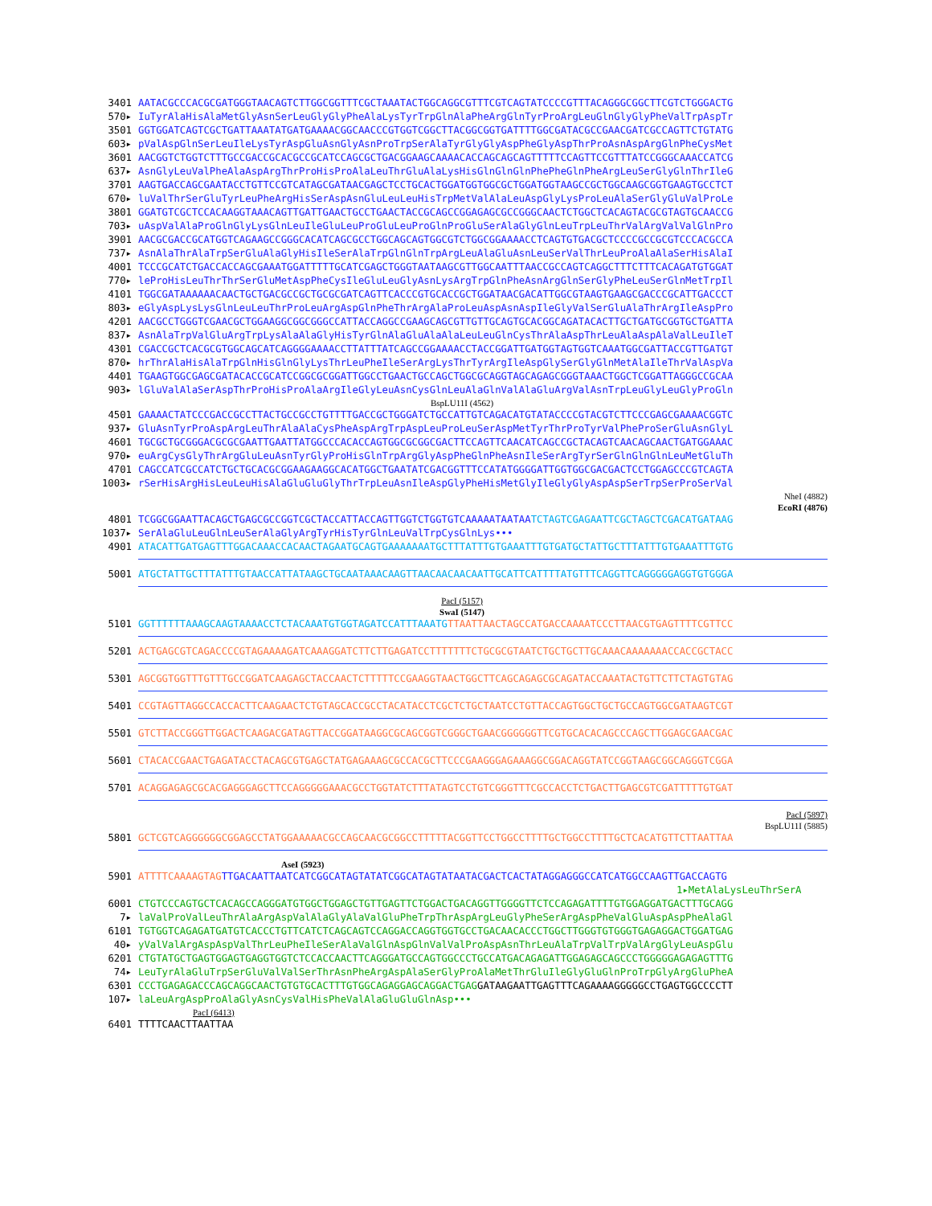3401 AATACGCCCACGCGATGGGTAACAGTCTTGGCGGTTTCGCTAAATACTGGCAGGCGTTTCGTCAGTATCCCCGTTTACAGGGCGGCTTCGTCTGGGACTG
570▸ IuTyrAlaHisAlaMetGlyAsnSerLeuGlyGlyPheAlaLysTyrTrpGlnAlaPheArgGlnTyrProArgLeuGlnGlyGlyPheValTrpAspTr
3501 GGTGGATCAGTCGCTGATTAAATATGATGAAAACGGCAACCCGTGGTCGGCTTACGGCGGTGATTTTGGCGATACGCCGAACGATCGCCAGTTCTGTATG
603▸ pValAspGlnSerLeuIleLysTyrAspGluAsnGlyAsnProTrpSerAlaTyrGlyGlyAspPheGlyAspThrProAsnAspArgGlnPheCysMet
3601 AACGGTCTGGTCTTTGCCGACCGCACGCCGCATCCAGCGCTGACGGAAGCAAAACACCAGCAGCAGTTTTTCCAGTTCCGTTTATCCGGGCAAACCATCG
637▸ AsnGlyLeuValPheAlaAspArgThrProHisProAlaLeuThrGluAlaLysHisGlnGlnGlnPhePheGlnPheArgLeuSerGlyGlnThrIleG
3701 AAGTGACCAGCGAATACCTGTTCCGTCATAGCGATAACGAGCTCCTGCACTGGATGGTGGCGCTGGATGGTAAGCCGCTGGCAAGCGGTGAAGTGCCTCT
670▸ luValThrSerGluTyrLeuPheArgHisSerAspAsnGluLeuLeuHisTrpMetValAlaLeuAspGlyLysProLeuAlaSerGlyGluValProLe
3801 GGATGTCGCTCCACAAGGTAAACAGTTGATTGAACTGCCTGAACTACCGCAGCCGGAGAGCGCCGGGCAACTCTGGCTCACAGTACGCGTAGTGCAACCG
703▸ uAspValAlaProGlnGlyLysGlnLeuIleGluLeuProGluLeuProGlnProGluSerAlaGlyGlnLeuTrpLeuThrValArgValValGlnPro
3901 AACGCGACCGCATGGTCAGAAGCCGGGCACATCAGCGCCTGGCAGCAGTGGCGTCTGGCGGAAAACCTCAGTGTGACGCTCCCCGCCGCGTCCCACGCCA
737▸ AsnAlaThrAlaTrpSerGluAlaGlyHisIleSerAlaTrpGlnGlnTrpArgLeuAlaGluAsnLeuSerValThrLeuProAlaAlaSerHisAlaI
4001 TCCCGCATCTGACCACCAGCGAAATGGATTTTTGCATCGAGCTGGGTAATAAGCGTTGGCAATTTAACCGCCAGTCAGGCTTTCTTTCACAGATGTGGAT
770▸ leProHisLeuThrThrSerGluMetAspPheCysIleGluLeuGlyAsnLysArgTrpGlnPheAsnArgGlnSerGlyPheLeuSerGlnMetTrpIl
4101 TGGCGATAAAAAACAACTGCTGACGCCGCTGCGCGATCAGTTCACCCGTGCACCGCTGGATAACGACATTGGCGTAAGTGAAGCGACCCGCATTGACCCT
803▸ eGlyAspLysLysGlnLeuLeuThrProLeuArgAspGlnPheThrArgAlaProLeuAspAsnAspIleGlyValSerGluAlaThrArgIleAspPro
4201 AACGCCTGGGTCGAACGCTGGAAGGCGGCGGGCCATTACCAGGCCGAAGCAGCGTTGTTGCAGTGCACGGCAGATACACTTGCTGATGCGGTGCTGATTA
837▸ AsnAlaTrpValGluArgTrpLysAlaAlaGlyHisTyrGlnAlaGluAlaAlaLeuLeuGlnCysThrAlaAspThrLeuAlaAspAlaValLeuIleT
4301 CGACCGCTCACGCGTGGCAGCATCAGGGGAAAACCTTATTTATCAGCCGGAAAACCTACCGGATTGATGGTAGTGGTCAAATGGCGATTACCGTTGATGT
870▸ hrThrAlaHisAlaTrpGlnHisGlnGlyLysThrLeuPheIleSerArgLysThrTyrArgIleAspGlySerGlyGlnMetAlaIleThrValAspVa
4401 TGAAGTGGCGAGCGATACACCGCATCCGGCGCGGATTGGCCTGAACTGCCAGCTGGCGCAGGTAGCAGAGCGGGTAAACTGGCTCGGATTAGGGCCGCAA
903▸ lGluValAlaSerAspThrProHisProAlaArgIleGlyLeuAsnCysGlnLeuAlaGlnValAlaGluArgValAsnTrpLeuGlyLeuGlyProGln
BspLU11I (4562)
4501 GAAAACTATCCCGACCGCCTTACTGCCGCCTGTTTTGACCGCTGGGATCTGCCATTGTCAGACATGTATACCCCGTACGTCTTCCCGAGCGAAAACGGTC
937▸ GluAsnTyrProAspArgLeuThrAlaAlaCysPheAspArgTrpAspLeuProLeuSerAspMetTyrThrProTyrValPheProSerGluAsnGlyL
4601 TGCGCTGCGGGACGCGCGAATTGAATTATGGCCCACACCAGTGGCGCGGCGACTTCCAGTTCAACATCAGCCGCTACAGTCAACAGCAACTGATGGAAAC
970▸ euArgCysGlyThrArgGluLeuAsnTyrGlyProHisGlnTrpArgGlyAspPheGlnPheAsnIleSerArgTyrSerGlnGlnGlnLeuMetGluTh
4701 CAGCCATCGCCATCTGCTGCACGCGGAAGAAGGCACATGGCTGAATATCGACGGTTTCCATATGGGGATTGGTGGCGACGACTCCTGGAGCCCGTCAGTA
1003▸ rSerHisArgHisLeuLeuHisAlaGluGluGlyThrTrpLeuAsnIleAspGlyPheHisMetGlyIleGlyGlyAspAspSerTrpSerProSerVal
NheI (4882)
EcoRI (4876)
4801 TCGGCGGAATTACAGCTGAGCGCCGGTCGCTACCATTACCAGTTGGTCTGGTGTCAAAAATAATAA TCTAGTCGAGAATTCGCTAGCTCGACATGATAAG
1037▸ SerAlaGluLeuGlnLeuSerAlaGlyArgTyrHisTyrGlnLeuValTrpCysGlnLys•••
4901 ATACATTGATGAGTTTGGACAAACCACAACTAGAATGCAGTGAAAAAAATGCTTTATTTGTGAAATTTGTGATGCTATTGCTTTATTTGTGAAATTTGTG
5001 ATGCTATTGCTTTATTTGTAACCATTATAAGCTGCAATAAACAAGTTAACAACAACAATTGCATTCATTTTATGTTTCAGGTTCAGGGGGAGGTGTGGGA
PacI (5157)
SwaI (5147)
5101 GGTTTTTTAAAGCAAGTAAAACCTCTACAAATGTGGTAGATCCATTTAAATG TTAATTAACTAGCCATGACCAAAATCCCTTAACGTGAGTTTTCGTTCC
5201 ACTGAGCGTCAGACCCCGTAGAAAAGATCAAAGGATCTTCTTGAGATCCTTTTTTTCTGCGCGTAATCTGCTGCTTGCAAACAAAAAAACCACCGCTACC
5301 AGCGGTGGTTTGTTTGCCGGATCAAGAGCTACCAACTCTTTTTCCGAAGGTAACTGGCTTCAGCAGAGCGCAGATACCAAATACTGTTCTTCTAGTGTAG
5401 CCGTAGTTAGGCCACCACTTCAAGAACTCTGTAGCACCGCCTACATACCTCGCTCTGCTAATCCTGTTACCAGTGGCTGCTGCCAGTGGCGATAAGTCGT
5501 GTCTTACCGGGTTGGACTCAAGACGATAGTTACCGGATAAGGCGCAGCGGTCGGGCTGAACGGGGGGTTCGTGCACACAGCCCAGCTTGGAGCGAACGAC
5601 CTACACCGAACTGAGATACCTACAGCGTGAGCTATGAGAAAGCGCCACGCTTCCCGAAGGGAGAAAGGCGGACAGGTATCCGGTAAGCGGCAGGGTCGGA
5701 ACAGGAGAGCGCACGAGGGAGCTTCCAGGGGGAAACGCCTGGTATCTTTATAGTCCTGTCGGGTTTCGCCACCTCTGACTTGAGCGTCGATTTTTGTGAT
PacI (5897)
BspLU11I (5885)
5801 GCTCGTCAGGGGGGCGGAGCCTATGGAAAAACGCCAGCAACGCGGCCTTTTTACGGTTCCTGGCCTTTTGCTGGCCTTTTGCTCACATGTTCTTAATTAA
AseI (5923)
5901 ATTTTCAAAAGTAG TTGACAATTAATCATCGGCATAGTATATCGGCATAGTATAATACGACTCACTATAGGAGGGCCATCATGGCCAAGTTGACCAGTG
1▸MetAlaLysLeuThrSerA
6001 CTGTCCCAGTGCTCACAGCCAGGGATGTGGCTGGAGCTGTTGAGTTCTGGACTGACAGGTTGGGGTTCTCCAGAGATTTTGTGGAGGATGACTTTGCAGG
7▸ laValProValLeuThrAlaArgAspValAlaGlyAlaValGluPheTrpThrAspArgLeuGlyPheSerArgAspPheValGluAspAspPheAlaGl
6101 TGTGGTCAGAGATGATGTCACCCTGTTCATCTCAGCAGTCCAGGACCAGGTGGTGCCTGACAACACCCTGGCTTGGGTGTGGGTGAGAGGACTGGATGAG
40▸ yValValArgAspAspValThrLeuPheIleSerAlaValGlnAspGlnValValProAspAsnThrLeuAlaTrpValTrpValArgGlyLeuAspGlu
6201 CTGTATGCTGAGTGGAGTGAGGTGGTCTCCACCAACTTCAGGGATGCCAGTGGCCCTGCCATGACAGAGATTGGAGAGCAGCCCTGGGGGAGAGAGTTTG
74▸ LeuTyrAlaGluTrpSerGluValValSerThrAsnPheArgAspAlaSerGlyProAlaMetThrGluIleGlyGluGlnProTrpGlyArgGluPheA
6301 CCCTGAGAGACCCAGCAGGCAACTGTGTGCACTTTGTGGCAGAGGAGCAGGACTGAG GATAAGAATTGAGTTTCAGAAAAGGGGGCCTGAGTGGCCCCTT
107▸ laLeuArgAspProAlaGlyAsnCysValHisPheValAlaGluGluGlnAsp•••
PacI (6413)
6401 TTTTCAACTTAATTAA